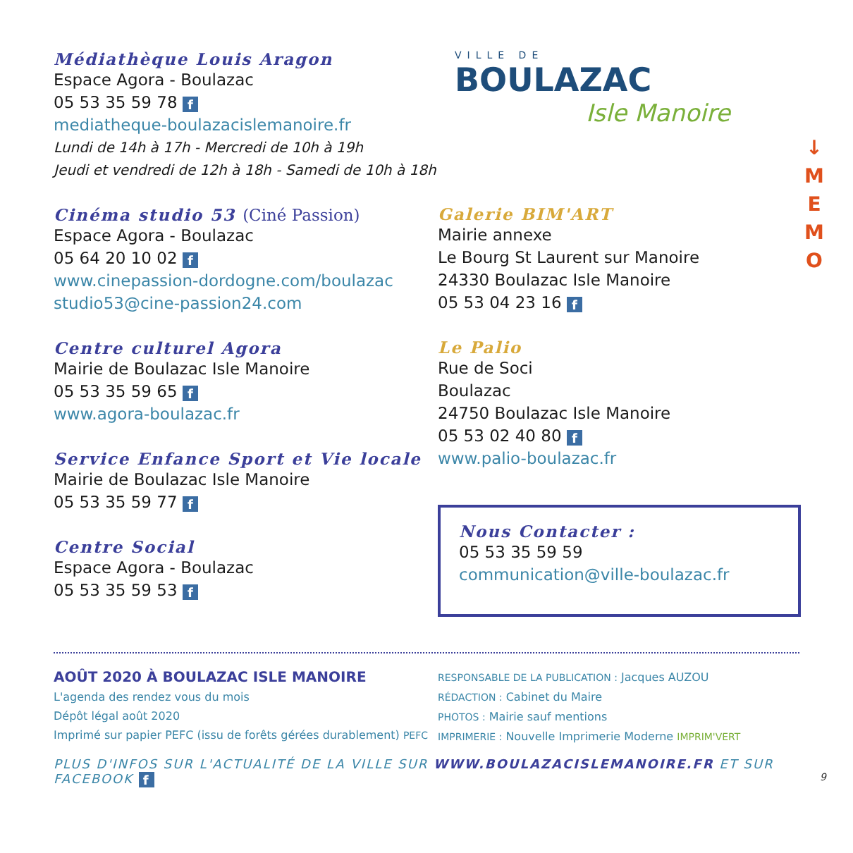↓
M
E
M
O
Médiathèque Louis Aragon
Espace Agora - Boulazac
05 53 35 59 78 f
mediatheque-boulazacislemanoire.fr
Lundi de 14h à 17h - Mercredi de 10h à 19h
Jeudi et vendredi de 12h à 18h - Samedi de 10h à 18h
Cinéma studio 53 (Ciné Passion)
Espace Agora - Boulazac
05 64 20 10 02 f
www.cinepassion-dordogne.com/boulazac
studio53@cine-passion24.com
Centre culturel Agora
Mairie de Boulazac Isle Manoire
05 53 35 59 65 f
www.agora-boulazac.fr
Service Enfance Sport et Vie locale
Mairie de Boulazac Isle Manoire
05 53 35 59 77 f
Centre Social
Espace Agora - Boulazac
05 53 35 59 53 f
VILLE DE
BOULAZAC
Isle Manoire
Galerie BIM'ART
Mairie annexe
Le Bourg St Laurent sur Manoire
24330 Boulazac Isle Manoire
05 53 04 23 16 f
Le Palio
Rue de Soci
Boulazac
24750 Boulazac Isle Manoire
05 53 02 40 80 f
www.palio-boulazac.fr
Nous Contacter :
05 53 35 59 59
communication@ville-boulazac.fr
AOÛT 2020 À BOULAZAC ISLE MANOIRE
L'agenda des rendez vous du mois
Dépôt légal août 2020
Imprimé sur papier PEFC (issu de forêts gérées durablement) PEFC
RESPONSABLE DE LA PUBLICATION : Jacques AUZOU
RÉDACTION : Cabinet du Maire
PHOTOS : Mairie sauf mentions
IMPRIMERIE : Nouvelle Imprimerie Moderne IMPRIM'VERT
PLUS D'INFOS SUR L'ACTUALITÉ DE LA VILLE SUR WWW.BOULAZACISLEMANOIRE.FR ET SUR FACEBOOK f 9